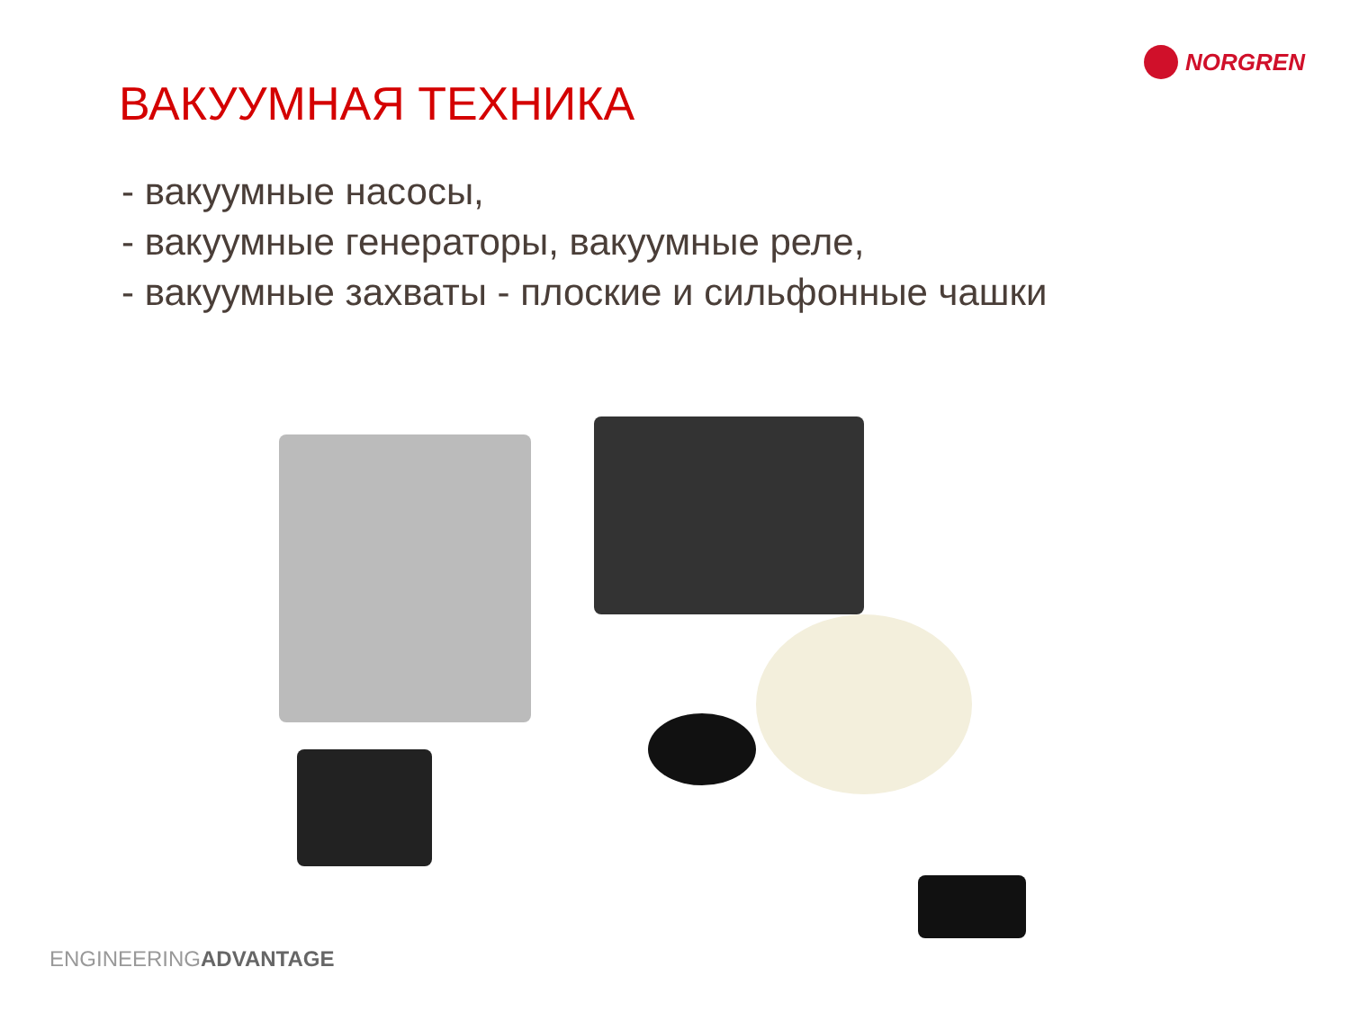NORGREN
ВАКУУМНАЯ ТЕХНИКА
- вакуумные насосы,
- вакуумные генераторы, вакуумные реле,
- вакуумные захваты - плоские и сильфонные чашки
ENGINEERINGADVANTAGE